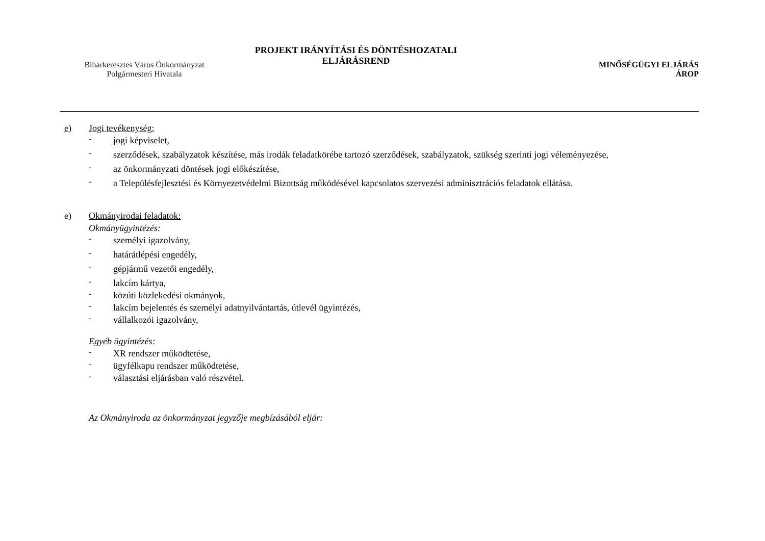Biharkeresztes Város Önkormányzat
Polgármesteri Hivatala
PROJEKT IRÁNYÍTÁSI ÉS DÖNTÉSHOZATALI
ELJÁRÁSREND
MINŐSÉGÜGYI ELJÁRÁS
ÁROP
e) Jogi tevékenység:
-
jogi képviselet,
-
szerződések, szabályzatok készítése, más irodák feladatkörébe tartozó szerződések, szabályzatok, szükség szerinti jogi véleményezése,
-
az önkormányzati döntések jogi előkészítése,
-
a Településfejlesztési és Környezetvédelmi Bizottság működésével kapcsolatos szervezési adminisztrációs feladatok ellátása.
e) Okmányirodai feladatok:
Okmányügyintézés:
-
személyi igazolvány,
-
határátlépési engedély,
-
gépjármű vezetői engedély,
-
lakcím kártya,
-
közúti közlekedési okmányok,
-
lakcím bejelentés és személyi adatnyilvántartás, útlevél ügyintézés,
-
vállalkozói igazolvány,
Egyéb ügyintézés:
-
XR rendszer működtetése,
-
ügyfélkapu rendszer működtetése,
-
választási eljárásban való részvétel.
Az Okmányiroda az önkormányzat jegyzője megbízásából eljár: